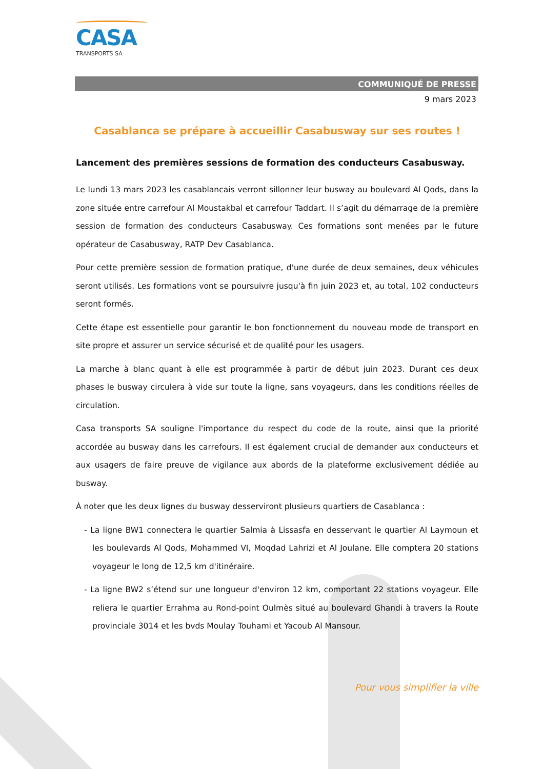CASA
TRANSPORTS SA
COMMUNIQUÉ DE PRESSE
9 mars 2023
Casablanca se prépare à accueillir Casabusway sur ses routes !
Lancement des premières sessions de formation des conducteurs Casabusway.
Le lundi 13 mars 2023 les casablancais verront sillonner leur busway au boulevard Al Qods, dans la zone située entre carrefour Al Moustakbal et carrefour Taddart. Il s’agit du démarrage de la première session de formation des conducteurs Casabusway. Ces formations sont menées par le future opérateur de Casabusway, RATP Dev Casablanca.
Pour cette première session de formation pratique, d'une durée de deux semaines, deux véhicules seront utilisés. Les formations vont se poursuivre jusqu'à fin juin 2023 et, au total, 102 conducteurs seront formés.
Cette étape est essentielle pour garantir le bon fonctionnement du nouveau mode de transport en site propre et assurer un service sécurisé et de qualité pour les usagers.
La marche à blanc quant à elle est programmée à partir de début juin 2023. Durant ces deux phases le busway circulera à vide sur toute la ligne, sans voyageurs, dans les conditions réelles de circulation.
Casa transports SA souligne l'importance du respect du code de la route, ainsi que la priorité accordée au busway dans les carrefours. Il est également crucial de demander aux conducteurs et aux usagers de faire preuve de vigilance aux abords de la plateforme exclusivement dédiée au busway.
À noter que les deux lignes du busway desserviront plusieurs quartiers de Casablanca :
- La ligne BW1 connectera le quartier Salmia à Lissasfa en desservant le quartier Al Laymoun et les boulevards Al Qods, Mohammed VI, Moqdad Lahrizi et Al Joulane. Elle comptera 20 stations voyageur le long de 12,5 km d'itinéraire.
- La ligne BW2 s’étend sur une longueur d'environ 12 km, comportant 22 stations voyageur. Elle reliera le quartier Errahma au Rond-point Oulmès situé au boulevard Ghandi à travers la Route provinciale 3014 et les bvds Moulay Touhami et Yacoub Al Mansour.
Pour vous simplifier la ville